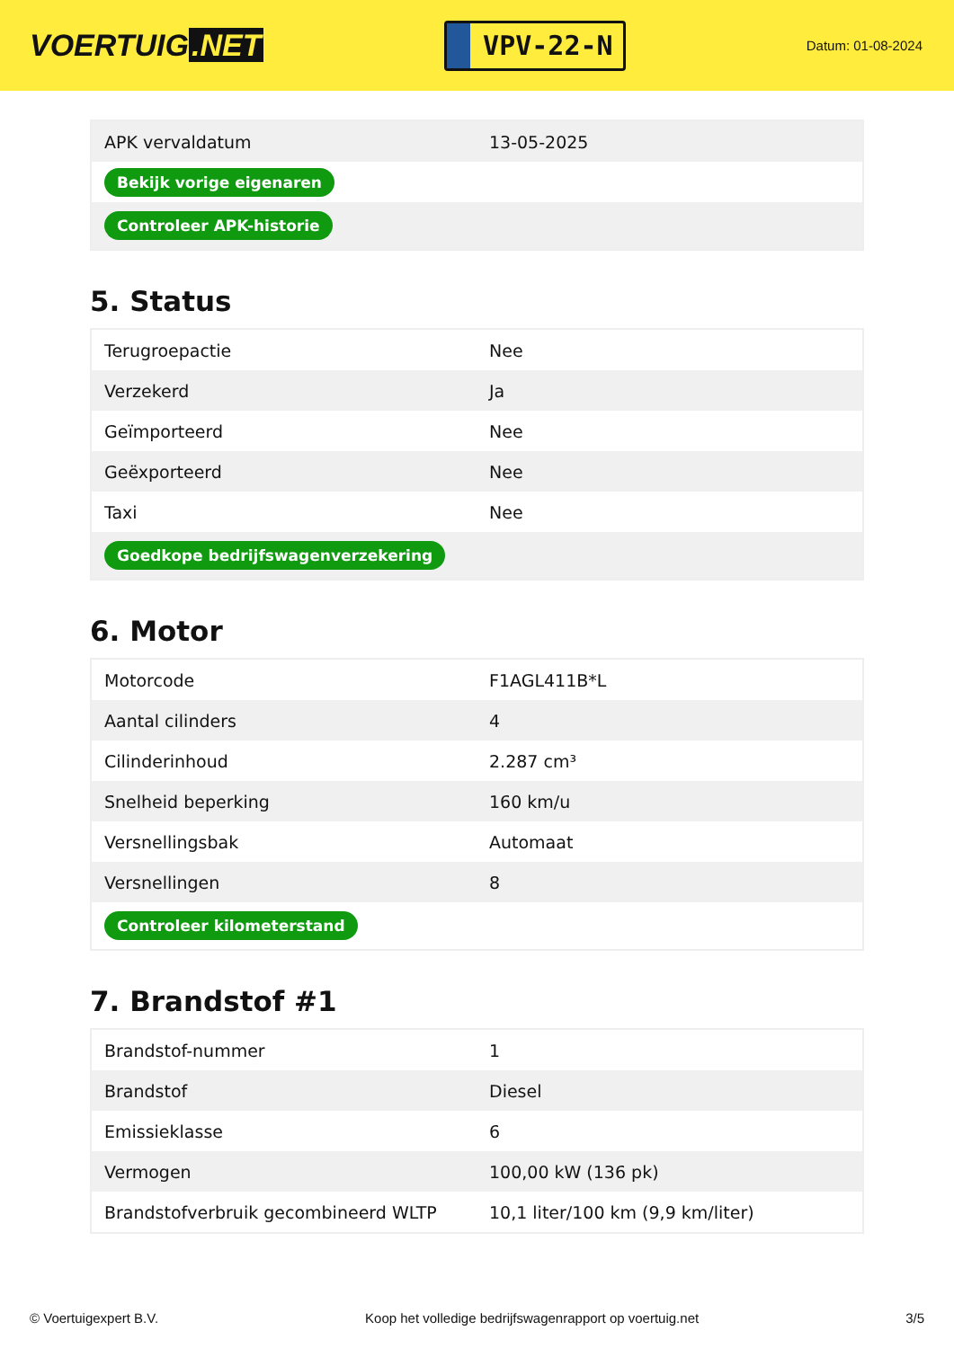VOERTUIG.NET
VPV-22-N
Datum: 01-08-2024
| APK vervaldatum | 13-05-2025 |
| Bekijk vorige eigenaren | |
| Controleer APK-historie | |
5. Status
| Terugroepactie | Nee |
| Verzekerd | Ja |
| Geïmporteerd | Nee |
| Geëxporteerd | Nee |
| Taxi | Nee |
| Goedkope bedrijfswagenverzekering | |
6. Motor
| Motorcode | F1AGL411B*L |
| Aantal cilinders | 4 |
| Cilinderinhoud | 2.287 cm³ |
| Snelheid beperking | 160 km/u |
| Versnellingsbak | Automaat |
| Versnellingen | 8 |
| Controleer kilometerstand | |
7. Brandstof #1
| Brandstof-nummer | 1 |
| Brandstof | Diesel |
| Emissieklasse | 6 |
| Vermogen | 100,00 kW (136 pk) |
| Brandstofverbruik gecombineerd WLTP | 10,1 liter/100 km (9,9 km/liter) |
© Voertuigexpert B.V. Koop het volledige bedrijfswagenrapport op voertuig.net 3/5